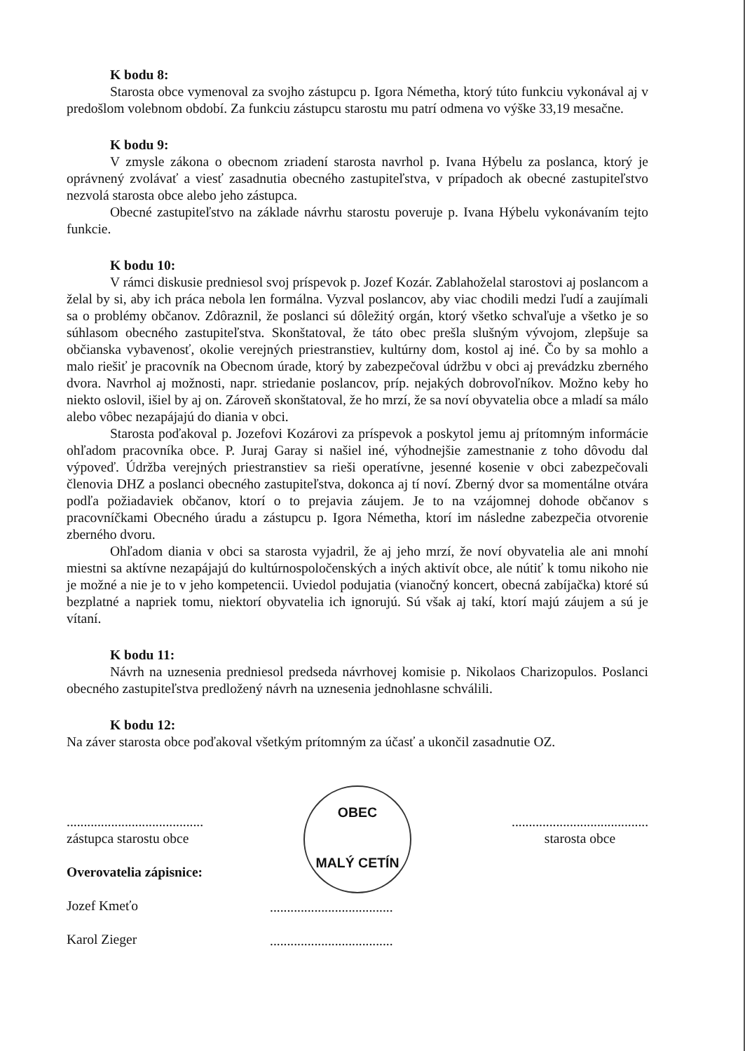K bodu 8:
Starosta obce vymenoval za svojho zástupcu p. Igora Németha, ktorý túto funkciu vykonával aj v predošlom volebnom období. Za funkciu zástupcu starostu mu patrí odmena vo výške 33,19 mesačne.
K bodu 9:
V zmysle zákona o obecnom zriadení starosta navrhol p. Ivana Hýbelu za poslanca, ktorý je oprávnený zvolávať a viesť zasadnutia obecného zastupiteľstva, v prípadoch ak obecné zastupiteľstvo nezvolá starosta obce alebo jeho zástupca.
Obecné zastupiteľstvo na základe návrhu starostu poveruje p. Ivana Hýbelu vykonávaním tejto funkcie.
K bodu 10:
V rámci diskusie predniesol svoj príspevok p. Jozef Kozár. Zablahoželal starostovi aj poslancom a želal by si, aby ich práca nebola len formálna. Vyzval poslancov, aby viac chodili medzi ľudí a zaujímali sa o problémy občanov. Zdôraznil, že poslanci sú dôležitý orgán, ktorý všetko schvaľuje a všetko je so súhlasom obecného zastupiteľstva. Skonštatoval, že táto obec prešla slušným vývojom, zlepšuje sa občianska vybavenosť, okolie verejných priestranstiev, kultúrny dom, kostol aj iné. Čo by sa mohlo a malo riešiť je pracovník na Obecnom úrade, ktorý by zabezpečoval údržbu v obci aj prevádzku zberného dvora. Navrhol aj možnosti, napr. striedanie poslancov, príp. nejakých dobrovoľníkov. Možno keby ho niekto oslovil, išiel by aj on. Zároveň skonštatoval, že ho mrzí, že sa noví obyvatelia obce a mladí sa málo alebo vôbec nezapájajú do diania v obci.
Starosta poďakoval p. Jozefovi Kozárovi za príspevok a poskytol jemu aj prítomným informácie ohľadom pracovníka obce. P. Juraj Garay si našiel iné, výhodnejšie zamestnanie z toho dôvodu dal výpoveď. Údržba verejných priestranstiev sa rieši operatívne, jesenné kosenie v obci zabezpečovali členovia DHZ a poslanci obecného zastupiteľstva, dokonca aj tí noví. Zberný dvor sa momentálne otvára podľa požiadaviek občanov, ktorí o to prejavia záujem. Je to na vzájomnej dohode občanov s pracovníčkami Obecného úradu a zástupcu p. Igora Németha, ktorí im následne zabezpečia otvorenie zberného dvoru.
Ohľadom diania v obci sa starosta vyjadril, že aj jeho mrzí, že noví obyvatelia ale ani mnohí miestni sa aktívne nezapájajú do kultúrnospoločenských a iných aktivít obce, ale nútiť k tomu nikoho nie je možné a nie je to v jeho kompetencii. Uviedol podujatia (vianočný koncert, obecná zabíjačka) ktoré sú bezplatné a napriek tomu, niektorí obyvatelia ich ignorujú. Sú však aj takí, ktorí majú záujem a sú je vítaní.
K bodu 11:
Návrh na uznesenia predniesol predseda návrhovej komisie p. Nikolaos Charizopulos. Poslanci obecného zastupiteľstva predložený návrh na uznesenia jednohlasne schválili.
K bodu 12:
Na záver starosta obce poďakoval všetkým prítomným za účasť a ukončil zasadnutie OZ.
........................................
zástupca starostu obce
Overovatelia zápisnice:
Jozef Kmeťo
Karol Zieger
OBEC
MALÝ CETÍN
........................................
starosta obce
....................................
....................................